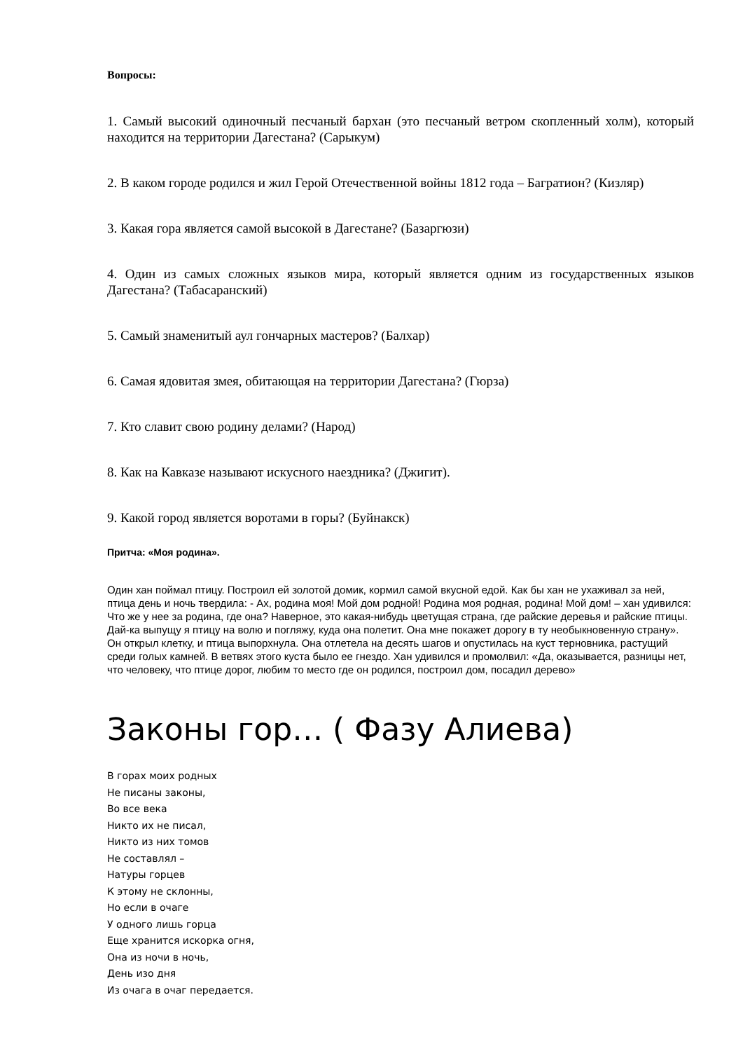Вопросы:
1. Самый высокий одиночный песчаный бархан (это песчаный ветром скопленный холм), который находится на территории Дагестана? (Сарыкум)
2. В каком городе родился и жил Герой Отечественной войны 1812 года – Багратион? (Кизляр)
3. Какая гора является самой высокой в Дагестане? (Базаргюзи)
4. Один из самых сложных языков мира, который является одним из государственных языков Дагестана? (Табасаранский)
5. Самый знаменитый аул гончарных мастеров? (Балхар)
6. Самая ядовитая змея, обитающая на территории Дагестана? (Гюрза)
7. Кто славит свою родину делами? (Народ)
8. Как на Кавказе называют искусного наездника? (Джигит).
9. Какой город является воротами в горы? (Буйнакск)
Притча: «Моя родина».
Один хан поймал птицу. Построил ей золотой домик, кормил самой вкусной едой. Как бы хан не ухаживал за ней, птица день и ночь твердила: - Ах, родина моя! Мой дом родной! Родина моя родная, родина! Мой дом! – хан удивился: Что же у нее за родина, где она? Наверное, это какая-нибудь цветущая страна, где райские деревья и райские птицы. Дай-ка выпущу я птицу на волю и погляжу, куда она полетит. Она мне покажет дорогу в ту необыкновенную страну». Он открыл клетку, и птица выпорхнула. Она отлетела на десять шагов и опустилась на куст терновника, растущий среди голых камней. В ветвях этого куста было ее гнездо. Хан удивился и промолвил: «Да, оказывается, разницы нет, что человеку, что птице дорог, любим то место где он родился, построил дом, посадил дерево»
Законы гор… ( Фазу Алиева)
В горах моих родных
Не писаны законы,
Во все века
Никто их не писал,
Никто из них томов
Не составлял –
Натуры горцев
К этому не склонны,
Но если в очаге
У одного лишь горца
Еще хранится искорка огня,
Она из ночи в ночь,
День изо дня
Из очага в очаг передается.